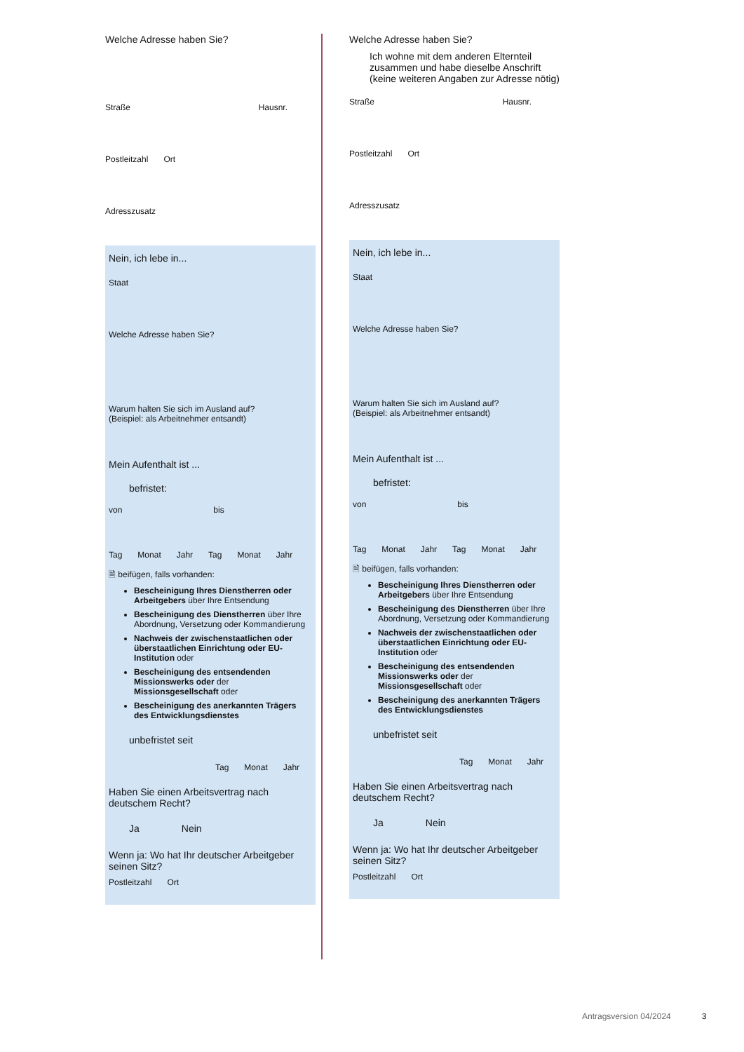Welche Adresse haben Sie?
Straße Hausnr.
Postleitzahl Ort
Adresszusatz
Nein, ich lebe in...
Staat
Welche Adresse haben Sie?
Warum halten Sie sich im Ausland auf?
(Beispiel: als Arbeitnehmer entsandt)
Mein Aufenthalt ist ...
befristet:
von bis
Tag Monat Jahr Tag Monat Jahr
🗎 beifügen, falls vorhanden:
Bescheinigung Ihres Dienstherren oder Arbeitgebers über Ihre Entsendung
Bescheinigung des Dienstherren über Ihre Abordnung, Versetzung oder Kommandierung
Nachweis der zwischenstaatlichen oder überstaatlichen Einrichtung oder EU-Institution oder
Bescheinigung des entsendenden Missionswerks oder der Missionsgesellschaft oder
Bescheinigung des anerkannten Trägers des Entwicklungsdienstes
unbefristet seit
Tag Monat Jahr
Haben Sie einen Arbeitsvertrag nach deutschem Recht?
Ja Nein
Wenn ja: Wo hat Ihr deutscher Arbeitgeber seinen Sitz?
Postleitzahl Ort
Welche Adresse haben Sie?
Ich wohne mit dem anderen Elternteil zusammen und habe dieselbe Anschrift (keine weiteren Angaben zur Adresse nötig)
Straße Hausnr.
Postleitzahl Ort
Adresszusatz
Nein, ich lebe in...
Staat
Welche Adresse haben Sie?
Warum halten Sie sich im Ausland auf?
(Beispiel: als Arbeitnehmer entsandt)
Mein Aufenthalt ist ...
befristet:
von bis
Tag Monat Jahr Tag Monat Jahr
🗎 beifügen, falls vorhanden:
Bescheinigung Ihres Dienstherren oder Arbeitgebers über Ihre Entsendung
Bescheinigung des Dienstherren über Ihre Abordnung, Versetzung oder Kommandierung
Nachweis der zwischenstaatlichen oder überstaatlichen Einrichtung oder EU-Institution oder
Bescheinigung des entsendenden Missionswerks oder der Missionsgesellschaft oder
Bescheinigung des anerkannten Trägers des Entwicklungsdienstes
unbefristet seit
Tag Monat Jahr
Haben Sie einen Arbeitsvertrag nach deutschem Recht?
Ja Nein
Wenn ja: Wo hat Ihr deutscher Arbeitgeber seinen Sitz?
Postleitzahl Ort
Antragsversion 04/2024 3